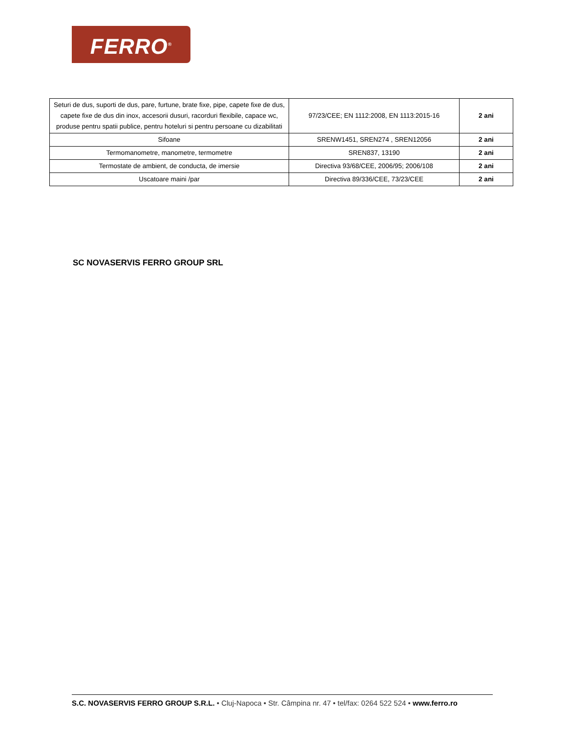FERRO<sup>®</sup>
| Seturi de dus, suporti de dus, pare, furtune, brate fixe, pipe, capete fixe de dus, capete fixe de dus din inox, accesorii dusuri, racorduri flexibile, capace wc, produse pentru spatii publice, pentru hoteluri si pentru persoane cu dizabilitati | 97/23/CEE; EN 1112:2008, EN 1113:2015-16 | 2 ani |
| Sifoane | SRENW1451, SREN274 , SREN12056 | 2 ani |
| Termomanometre, manometre, termometre | SREN837, 13190 | 2 ani |
| Termostate de ambient, de conducta, de imersie | Directiva 93/68/CEE, 2006/95; 2006/108 | 2 ani |
| Uscatoare maini /par | Directiva 89/336/CEE, 73/23/CEE | 2 ani |
SC NOVASERVIS FERRO GROUP SRL
S.C. NOVASERVIS FERRO GROUP S.R.L. • Cluj-Napoca • Str. Câmpina nr. 47 • tel/fax: 0264 522 524 • www.ferro.ro